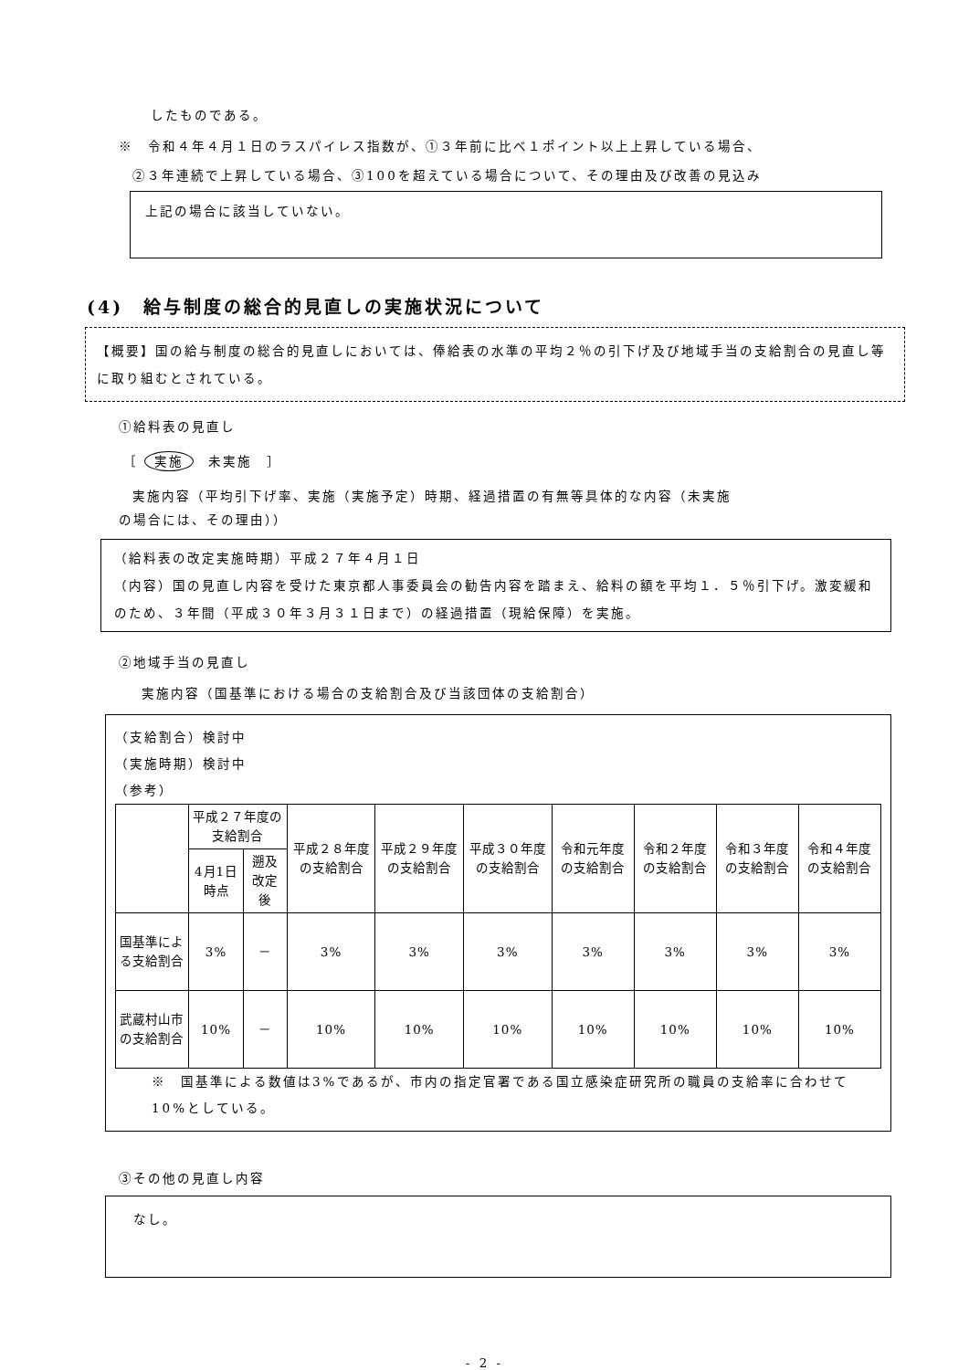したものである。
※　令和４年４月１日のラスパイレス指数が、①３年前に比べ１ポイント以上上昇している場合、
②３年連続で上昇している場合、③100を超えている場合について、その理由及び改善の見込み
上記の場合に該当していない。
(4)　給与制度の総合的見直しの実施状況について
【概要】国の給与制度の総合的見直しにおいては、俸給表の水準の平均２％の引下げ及び地域手当の支給割合の見直し等に取り組むとされている。
①給料表の見直し
［ 実施　未実施　］
実施内容（平均引下げ率、実施（実施予定）時期、経過措置の有無等具体的な内容（未実施
の場合には、その理由））
（給料表の改定実施時期）平成２７年４月１日
（内容）国の見直し内容を受けた東京都人事委員会の勧告内容を踏まえ、給料の額を平均１．５％引下げ。激変緩和のため、３年間（平成３０年３月３１日まで）の経過措置（現給保障）を実施。
②地域手当の見直し
実施内容（国基準における場合の支給割合及び当該団体の支給割合）
（支給割合）検討中
（実施時期）検討中
（参考）
| | 平成２７年度の支給割合 | | 平成２８年度の支給割合 | 平成２９年度の支給割合 | 平成３０年度の支給割合 | 令和元年度の支給割合 | 令和２年度の支給割合 | 令和３年度の支給割合 | 令和４年度の支給割合 |
| --- | --- | --- | --- | --- | --- | --- | --- | --- | --- |
| | 4月1日時点 | 遡及改定後 | | | | | | | |
| 国基準による支給割合 | 3% | － | 3% | 3% | 3% | 3% | 3% | 3% | 3% |
| 武蔵村山市の支給割合 | 10% | － | 10% | 10% | 10% | 10% | 10% | 10% | 10% |
※　国基準による数値は3%であるが、市内の指定官署である国立感染症研究所の職員の支給率に合わせて10%としている。
③その他の見直し内容
なし。
- 2 -